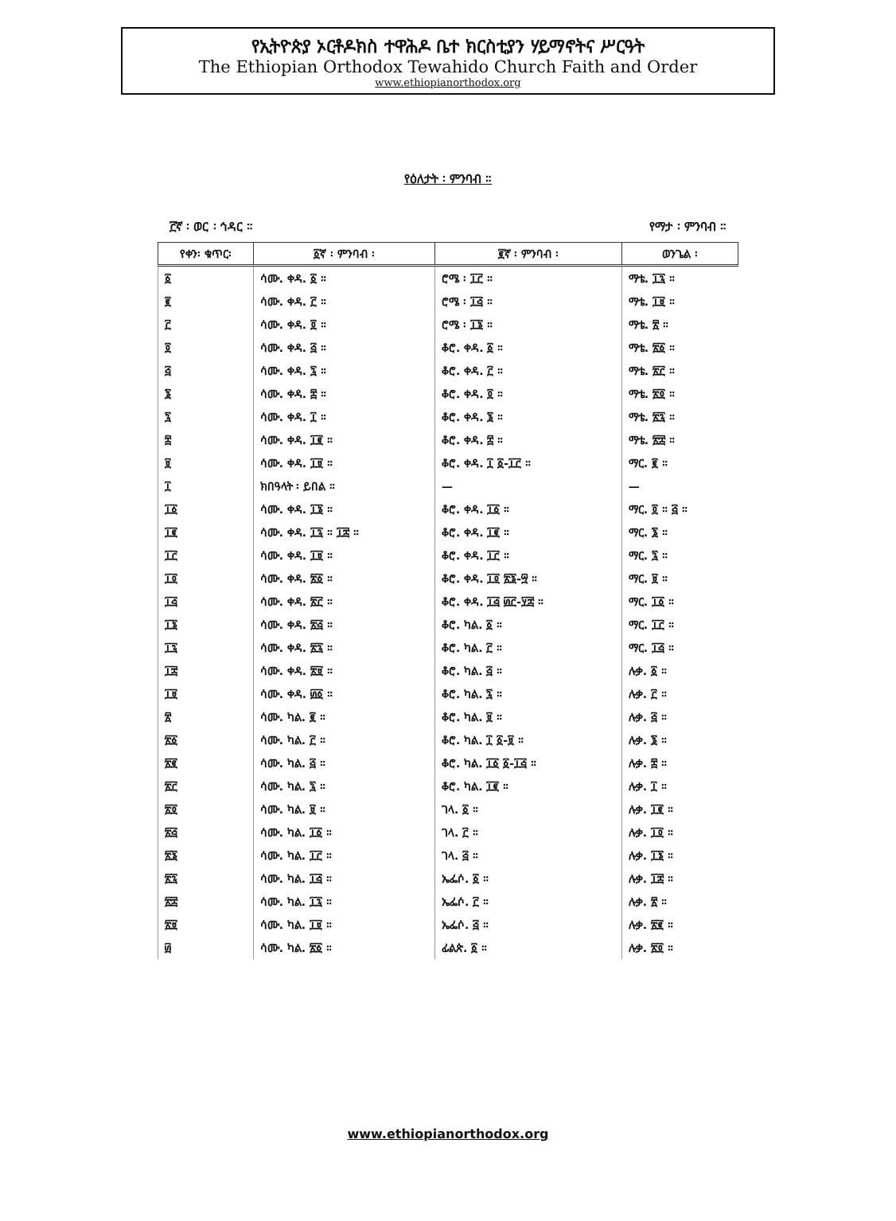የኢትዮጵያ ኦርቶዶክስ ተዋሕዶ ቤተ ክርስቲያን ሃይማኖትና ሥርዓት
The Ethiopian Orthodox Tewahido Church Faith and Order
www.ethiopianorthodox.org
የዕለታት ፡ ምንባብ ።
፫ኛ ፡ ወር ፡ ኅዳር ። የማታ ፡ ምንባብ ።
| የቀን፡ ቁጥር፡ | ፩ኛ ፡ ምንባብ ፡ | ፪ኛ ፡ ምንባብ ፡ | ወንጌል ፡ |
| --- | --- | --- | --- |
| ፩ | ሳሙ. ቀዳ. ፩ ። | ሮሜ ፡ ፲፫ ። | ማቴ. ፲፯ ። |
| ፪ | ሳሙ. ቀዳ. ፫ ። | ሮሜ ፡ ፲፭ ። | ማቴ. ፲፱ ። |
| ፫ | ሳሙ. ቀዳ. ፬ ። | ሮሜ ፡ ፲፮ ። | ማቴ. ፳ ። |
| ፬ | ሳሙ. ቀዳ. ፭ ። | ቆሮ. ቀዳ. ፩ ። | ማቴ. ፳፩ ። |
| ፭ | ሳሙ. ቀዳ. ፯ ። | ቆሮ. ቀዳ. ፫ ። | ማቴ. ፳፫ ። |
| ፮ | ሳሙ. ቀዳ. ፰ ። | ቆሮ. ቀዳ. ፬ ። | ማቴ. ፳፬ ። |
| ፯ | ሳሙ. ቀዳ. ፲ ። | ቆሮ. ቀዳ. ፮ ። | ማቴ. ፳፯ ። |
| ፰ | ሳሙ. ቀዳ. ፲፪ ። | ቆሮ. ቀዳ. ፰ ። | ማቴ. ፳፰ ። |
| ፱ | ሳሙ. ቀዳ. ፲፱ ። | ቆሮ. ቀዳ. ፲ ፩-፲፫ ። | ማር. ፪ ። |
| ፲ | ክበዓላት ፡ ይበል ። | — | — |
| ፲፩ | ሳሙ. ቀዳ. ፲፮ ። | ቆሮ. ቀዳ. ፲፩ ። | ማር. ፬ ። ፭ ። |
| ፲፪ | ሳሙ. ቀዳ. ፲፯ ። ፲፰ ። | ቆሮ. ቀዳ. ፲፪ ። | ማር. ፮ ። |
| ፲፫ | ሳሙ. ቀዳ. ፲፱ ። | ቆሮ. ቀዳ. ፲፫ ። | ማር. ፯ ። |
| ፲፬ | ሳሙ. ቀዳ. ፳፩ ። | ቆሮ. ቀዳ. ፲፬ ፳፮-፵ ። | ማር. ፱ ። |
| ፲፭ | ሳሙ. ቀዳ. ፳፫ ። | ቆሮ. ቀዳ. ፲፭ ፴፫-፶፰ ። | ማር. ፲፩ ። |
| ፲፮ | ሳሙ. ቀዳ. ፳፭ ። | ቆሮ. ካል. ፩ ። | ማር. ፲፫ ። |
| ፲፯ | ሳሙ. ቀዳ. ፳፯ ። | ቆሮ. ካል. ፫ ። | ማር. ፲፭ ። |
| ፲፰ | ሳሙ. ቀዳ. ፳፱ ። | ቆሮ. ካል. ፭ ። | ሉቃ. ፩ ። |
| ፲፱ | ሳሙ. ቀዳ. ፴፩ ። | ቆሮ. ካል. ፯ ። | ሉቃ. ፫ ። |
| ፳ | ሳሙ. ካል. ፪ ። | ቆሮ. ካል. ፱ ። | ሉቃ. ፭ ። |
| ፳፩ | ሳሙ. ካል. ፫ ። | ቆሮ. ካል. ፲ ፩-፱ ። | ሉቃ. ፮ ። |
| ፳፪ | ሳሙ. ካል. ፭ ። | ቆሮ. ካል. ፲፩ ፩-፲፭ ። | ሉቃ. ፰ ። |
| ፳፫ | ሳሙ. ካል. ፯ ። | ቆሮ. ካል. ፲፪ ። | ሉቃ. ፲ ። |
| ፳፬ | ሳሙ. ካል. ፱ ። | ገላ. ፩ ። | ሉቃ. ፲፪ ። |
| ፳፭ | ሳሙ. ካል. ፲፩ ። | ገላ. ፫ ። | ሉቃ. ፲፬ ። |
| ፳፮ | ሳሙ. ካል. ፲፫ ። | ገላ. ፭ ። | ሉቃ. ፲፮ ። |
| ፳፯ | ሳሙ. ካል. ፲፭ ። | ኤፌሶ. ፩ ። | ሉቃ. ፲፰ ። |
| ፳፰ | ሳሙ. ካል. ፲፯ ። | ኤፌሶ. ፫ ። | ሉቃ. ፳ ። |
| ፳፱ | ሳሙ. ካል. ፲፱ ። | ኤፌሶ. ፭ ። | ሉቃ. ፳፪ ። |
| ፴ | ሳሙ. ካል. ፳፩ ። | ፊልጵ. ፩ ። | ሉቃ. ፳፬ ። |
www.ethiopianorthodox.org